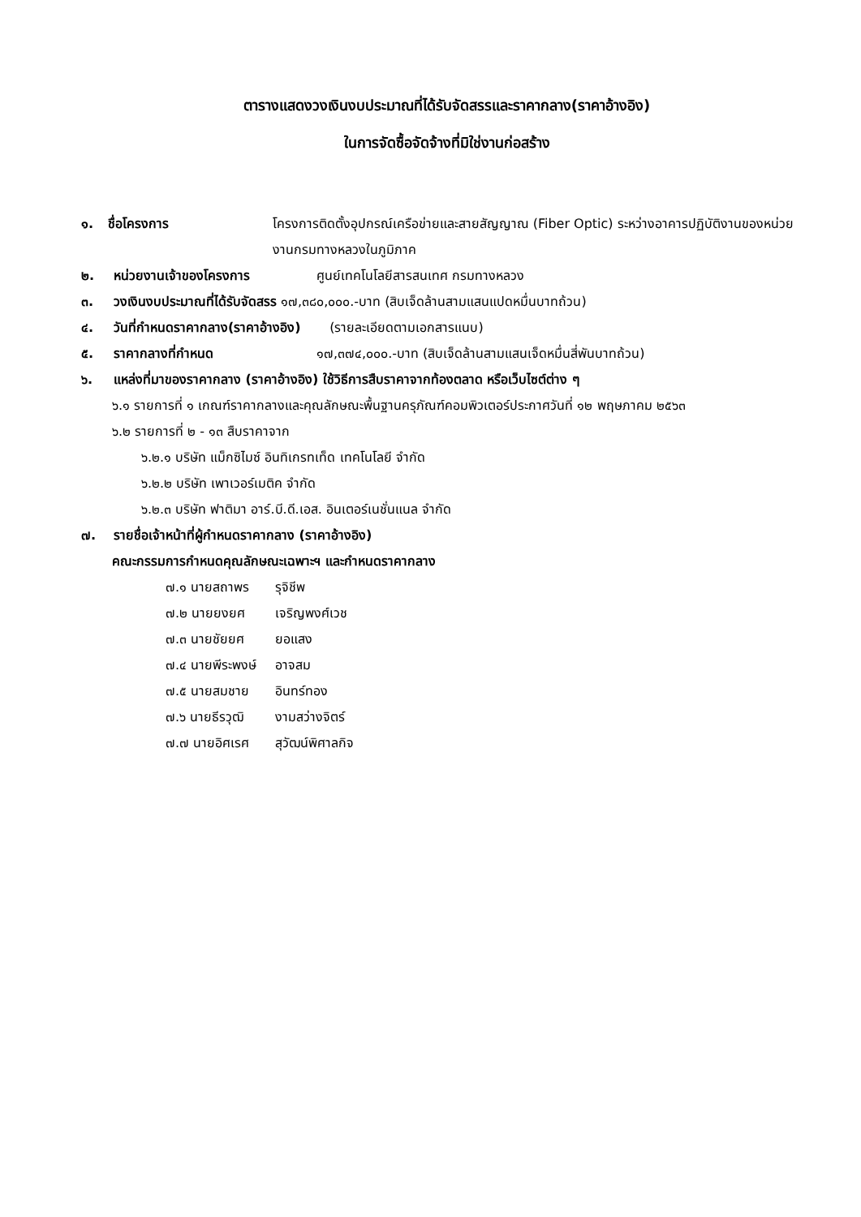ตารางแสดงวงเงินงบประมาณที่ได้รับจัดสรรและราคากลาง(ราคาอ้างอิง)
ในการจัดซื้อจัดจ้างที่มิใช่งานก่อสร้าง
๑. ชื่อโครงการ โครงการติดตั้งอุปกรณ์เครือข่ายและสายสัญญาณ (Fiber Optic) ระหว่างอาคารปฏิบัติงานของหน่วยงานกรมทางหลวงในภูมิภาค
๒. หน่วยงานเจ้าของโครงการ ศูนย์เทคโนโลยีสารสนเทศ กรมทางหลวง
๓. วงเงินงบประมาณที่ได้รับจัดสรร ๑๗,๓๘๐,๐๐๐.-บาท (สิบเจ็ดล้านสามแสนแปดหมื่นบาทถ้วน)
๔. วันที่กำหนดราคากลาง(ราคาอ้างอิง) (รายละเอียดตามเอกสารแนบ)
๕. ราคากลางที่กำหนด ๑๗,๓๗๔,๐๐๐.-บาท (สิบเจ็ดล้านสามแสนเจ็ดหมื่นสี่พันบาทถ้วน)
๖. แหล่งที่มาของราคากลาง (ราคาอ้างอิง) ใช้วิธีการสืบราคาจากท้องตลาด หรือเว็บไซต์ต่าง ๆ
๖.๑ รายการที่ ๑ เกณฑ์ราคากลางและคุณลักษณะพื้นฐานครุภัณฑ์คอมพิวเตอร์ประกาศวันที่ ๑๒ พฤษภาคม ๒๕๖๓
๖.๒ รายการที่ ๒ - ๑๓ สืบราคาจาก
๖.๒.๑ บริษัท แม็กซิไมซ์ อินทิเกรทเท็ด เทคโนโลยี จำกัด
๖.๒.๒ บริษัท เพาเวอร์เมติค จำกัด
๖.๒.๓ บริษัท ฟาติมา อาร์.บี.ดี.เอส. อินเตอร์เนชั่นแนล จำกัด
๗. รายชื่อเจ้าหน้าที่ผู้กำหนดราคากลาง (ราคาอ้างอิง)
คณะกรรมการกำหนดคุณลักษณะเฉพาะฯ และกำหนดราคากลาง
๗.๑ นายสถาพร รุจิชีพ
๗.๒ นายยงยศ เจริญพงศ์เวช
๗.๓ นายชัยยศ ยอแสง
๗.๔ นายพีระพงษ์ อาจสม
๗.๕ นายสมชาย อินทร์ทอง
๗.๖ นายธีรวุฒิ งามสว่างจิตร์
๗.๗ นายอิศเรศ สุวัฒน์พิศาลกิจ